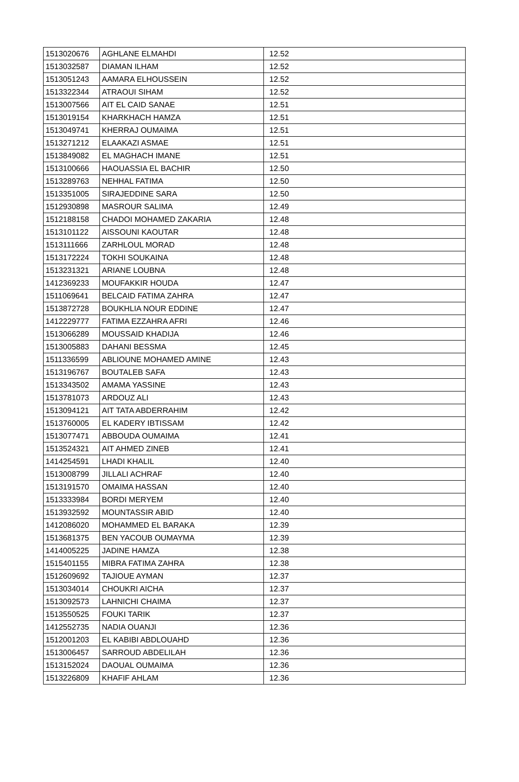| 1513020676 | AGHLANE ELMAHDI | 12.52 |
| 1513032587 | DIAMAN ILHAM | 12.52 |
| 1513051243 | AAMARA ELHOUSSEIN | 12.52 |
| 1513322344 | ATRAOUI SIHAM | 12.52 |
| 1513007566 | AIT EL CAID SANAE | 12.51 |
| 1513019154 | KHARKHACH HAMZA | 12.51 |
| 1513049741 | KHERRAJ OUMAIMA | 12.51 |
| 1513271212 | ELAAKAZI ASMAE | 12.51 |
| 1513849082 | EL MAGHACH IMANE | 12.51 |
| 1513100666 | HAOUASSIA EL BACHIR | 12.50 |
| 1513289763 | NEHHAL FATIMA | 12.50 |
| 1513351005 | SIRAJEDDINE SARA | 12.50 |
| 1512930898 | MASROUR SALIMA | 12.49 |
| 1512188158 | CHADOI MOHAMED ZAKARIA | 12.48 |
| 1513101122 | AISSOUNI KAOUTAR | 12.48 |
| 1513111666 | ZARHLOUL MORAD | 12.48 |
| 1513172224 | TOKHI SOUKAINA | 12.48 |
| 1513231321 | ARIANE LOUBNA | 12.48 |
| 1412369233 | MOUFAKKIR HOUDA | 12.47 |
| 1511069641 | BELCAID FATIMA ZAHRA | 12.47 |
| 1513872728 | BOUKHLIA NOUR EDDINE | 12.47 |
| 1412229777 | FATIMA EZZAHRA AFRI | 12.46 |
| 1513066289 | MOUSSAID KHADIJA | 12.46 |
| 1513005883 | DAHANI BESSMA | 12.45 |
| 1511336599 | ABLIOUNE MOHAMED AMINE | 12.43 |
| 1513196767 | BOUTALEB SAFA | 12.43 |
| 1513343502 | AMAMA YASSINE | 12.43 |
| 1513781073 | ARDOUZ ALI | 12.43 |
| 1513094121 | AIT TATA ABDERRAHIM | 12.42 |
| 1513760005 | EL KADERY IBTISSAM | 12.42 |
| 1513077471 | ABBOUDA OUMAIMA | 12.41 |
| 1513524321 | AIT AHMED ZINEB | 12.41 |
| 1414254591 | LHADI KHALIL | 12.40 |
| 1513008799 | JILLALI ACHRAF | 12.40 |
| 1513191570 | OMAIMA HASSAN | 12.40 |
| 1513333984 | BORDI MERYEM | 12.40 |
| 1513932592 | MOUNTASSIR ABID | 12.40 |
| 1412086020 | MOHAMMED EL BARAKA | 12.39 |
| 1513681375 | BEN YACOUB OUMAYMA | 12.39 |
| 1414005225 | JADINE HAMZA | 12.38 |
| 1515401155 | MIBRA FATIMA ZAHRA | 12.38 |
| 1512609692 | TAJIOUE AYMAN | 12.37 |
| 1513034014 | CHOUKRI AICHA | 12.37 |
| 1513092573 | LAHNICHI CHAIMA | 12.37 |
| 1513550525 | FOUKI TARIK | 12.37 |
| 1412552735 | NADIA OUANJI | 12.36 |
| 1512001203 | EL KABIBI ABDLOUAHD | 12.36 |
| 1513006457 | SARROUD ABDELILAH | 12.36 |
| 1513152024 | DAOUAL OUMAIMA | 12.36 |
| 1513226809 | KHAFIF AHLAM | 12.36 |